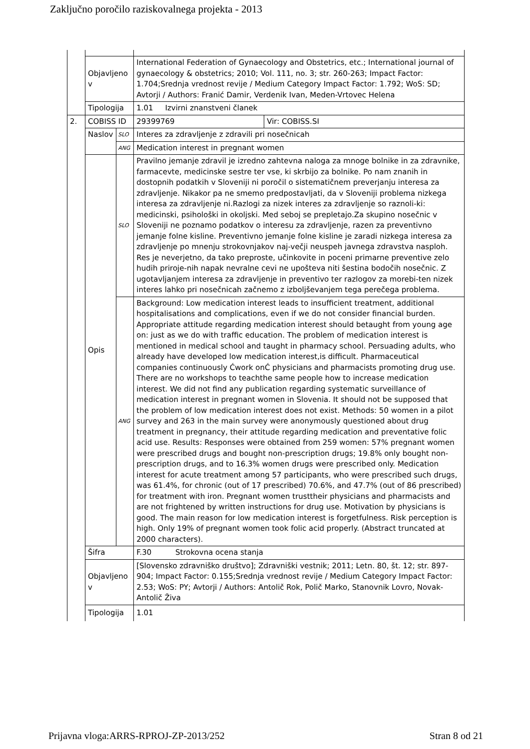Zaključno poročilo raziskovalnega projekta - 2013
| | Objavljeno v | | International Federation of Gynaecology and Obstetrics, etc.; International journal of gynaecology & obstetrics; 2010; Vol. 111, no. 3; str. 260-263; Impact Factor: 1.704;Srednja vrednost revije / Medium Category Impact Factor: 1.792; WoS: SD; Avtorji / Authors: Franić Damir, Verdenik Ivan, Meden-Vrtovec Helena | |
| | Tipologija | | 1.01 Izvirni znanstveni članek | |
| 2. | COBISS ID | | 29399769 | Vir: COBISS.SI |
| | Naslov | SLO | Interes za zdravljenje z zdravili pri nosečnicah | |
| | | ANG | Medication interest in pregnant women | |
| | Opis | SLO | Pravilno jemanje zdravil je izredno zahtevna naloga za mnoge bolnike in za zdravnike, farmacevte, medicinske sestre ter vse, ki skrbijo za bolnike. Po nam znanih in dostopnih podatkih v Sloveniji ni poročil o sistematičnem preverjanju interesa za zdravljenje. Nikakor pa ne smemo predpostavljati, da v Sloveniji problema nizkega interesa za zdravljenje ni.Razlogi za nizek interes za zdravljenje so raznoli-ki: medicinski, psihološki in okoljski. Med seboj se prepletajo.Za skupino nosečnic v Sloveniji ne poznamo podatkov o interesu za zdravljenje, razen za preventivno jemanje folne kisline. Preventivno jemanje folne kisline je zaradi nizkega interesa za zdravljenje po mnenju strokovnjakov naj-večji neuspeh javnega zdravstva nasploh. Res je neverjetno, da tako preproste, učinkovite in poceni primarne preventive zelo hudih priroje-nih napak nevralne cevi ne upošteva niti šestina bodočih nosečnic. Z ugotavljanjem interesa za zdravljenje in preventivo ter razlogov za morebi-ten nizek interes lahko pri nosečnicah začnemo z izboljševanjem tega perečega problema. | |
| | | ANG | Background: Low medication interest leads to insufficient treatment, additional hospitalisations and complications, even if we do not consider financial burden. Appropriate attitude regarding medication interest should betaught from young age on: just as we do with traffic education. The problem of medication interest is mentioned in medical school and taught in pharmacy school. Persuading adults, who already have developed low medication interest,is difficult. Pharmaceutical companies continuously Ćwork onĆ physicians and pharmacists promoting drug use. There are no workshops to teachthe same people how to increase medication interest. We did not find any publication regarding systematic surveillance of medication interest in pregnant women in Slovenia. It should not be supposed that the problem of low medication interest does not exist. Methods: 50 women in a pilot survey and 263 in the main survey were anonymously questioned about drug treatment in pregnancy, their attitude regarding medication and preventative folic acid use. Results: Responses were obtained from 259 women: 57% pregnant women were prescribed drugs and bought non-prescription drugs; 19.8% only bought non-prescription drugs, and to 16.3% women drugs were prescribed only. Medication interest for acute treatment among 57 participants, who were prescribed such drugs, was 61.4%, for chronic (out of 17 prescribed) 70.6%, and 47.7% (out of 86 prescribed) for treatment with iron. Pregnant women trusttheir physicians and pharmacists and are not frightened by written instructions for drug use. Motivation by physicians is good. The main reason for low medication interest is forgetfulness. Risk perception is high. Only 19% of pregnant women took folic acid properly. (Abstract truncated at 2000 characters). | |
| | Šifra | | F.30 Strokovna ocena stanja | |
| | Objavljeno v | | [Slovensko zdravniško društvo]; Zdravniški vestnik; 2011; Letn. 80, št. 12; str. 897-904; Impact Factor: 0.155;Srednja vrednost revije / Medium Category Impact Factor: 2.53; WoS: PY; Avtorji / Authors: Antolič Rok, Polič Marko, Stanovnik Lovro, Novak-Antolič Živa | |
| | Tipologija | | 1.01 | |
Prijavna vloga:ARRS-RPROJ-ZP-2013/252 Stran 8 od 21